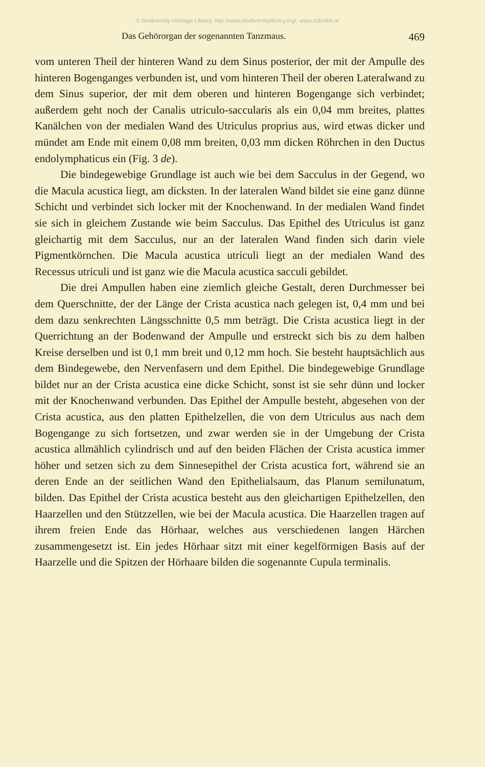© Biodiversity Heritage Library, http://www.biodiversitylibrary.org/; www.zobodat.at
Das Gehörorgan der sogenannten Tanzmaus. 469
vom unteren Theil der hinteren Wand zu dem Sinus posterior, der mit der Ampulle des hinteren Bogenganges verbunden ist, und vom hinteren Theil der oberen Lateralwand zu dem Sinus superior, der mit dem oberen und hinteren Bogengange sich verbindet; außerdem geht noch der Canalis utriculo-saccularis als ein 0,04 mm breites, plattes Kanälchen von der medialen Wand des Utriculus proprius aus, wird etwas dicker und mündet am Ende mit einem 0,08 mm breiten, 0,03 mm dicken Röhrchen in den Ductus endolymphaticus ein (Fig. 3 de).
Die bindegewebige Grundlage ist auch wie bei dem Sacculus in der Gegend, wo die Macula acustica liegt, am dicksten. In der lateralen Wand bildet sie eine ganz dünne Schicht und verbindet sich locker mit der Knochenwand. In der medialen Wand findet sie sich in gleichem Zustande wie beim Sacculus. Das Epithel des Utriculus ist ganz gleichartig mit dem Sacculus, nur an der lateralen Wand finden sich darin viele Pigmentkörnchen. Die Macula acustica utriculi liegt an der medialen Wand des Recessus utriculi und ist ganz wie die Macula acustica sacculi gebildet.
Die drei Ampullen haben eine ziemlich gleiche Gestalt, deren Durchmesser bei dem Querschnitte, der der Länge der Crista acustica nach gelegen ist, 0,4 mm und bei dem dazu senkrechten Längsschnitte 0,5 mm beträgt. Die Crista acustica liegt in der Querrichtung an der Bodenwand der Ampulle und erstreckt sich bis zu dem halben Kreise derselben und ist 0,1 mm breit und 0,12 mm hoch. Sie besteht hauptsächlich aus dem Bindegewebe, den Nervenfasern und dem Epithel. Die bindegewebige Grundlage bildet nur an der Crista acustica eine dicke Schicht, sonst ist sie sehr dünn und locker mit der Knochenwand verbunden. Das Epithel der Ampulle besteht, abgesehen von der Crista acustica, aus den platten Epithelzellen, die von dem Utriculus aus nach dem Bogengange zu sich fortsetzen, und zwar werden sie in der Umgebung der Crista acustica allmählich cylindrisch und auf den beiden Flächen der Crista acustica immer höher und setzen sich zu dem Sinnesepithel der Crista acustica fort, während sie an deren Ende an der seitlichen Wand den Epithelialsaum, das Planum semilunatum, bilden. Das Epithel der Crista acustica besteht aus den gleichartigen Epithelzellen, den Haarzellen und den Stützzellen, wie bei der Macula acustica. Die Haarzellen tragen auf ihrem freien Ende das Hörhaar, welches aus verschiedenen langen Härchen zusammengesetzt ist. Ein jedes Hörhaar sitzt mit einer kegelförmigen Basis auf der Haarzelle und die Spitzen der Hörhaare bilden die sogenannte Cupula terminalis.